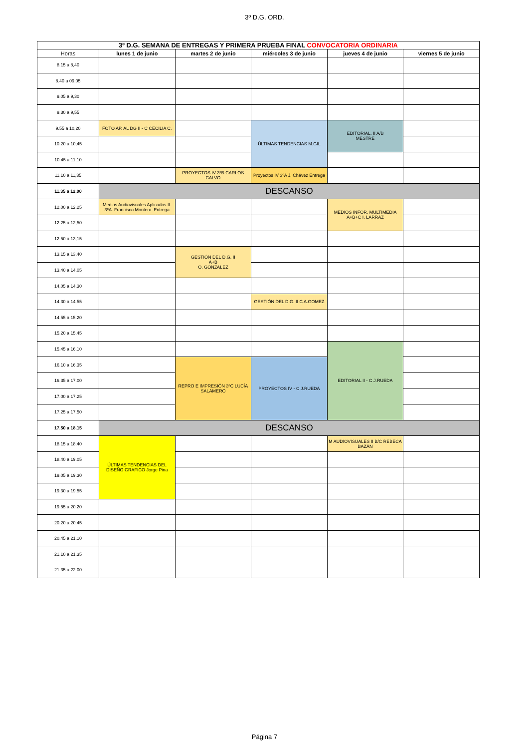3º D.G. ORD.
| 3º D.G. SEMANA DE ENTREGAS Y PRIMERA PRUEBA FINAL CONVOCATORIA ORDINARIA | | | | | |
| Horas | lunes 1 de junio | martes 2 de junio | miércoles 3 de junio | jueves 4 de junio | viernes 5 de junio |
| 8.15 a 8,40 | | | | | |
| 8.40 a 09,05 | | | | | |
| 9.05 a 9,30 | | | | | |
| 9.30 a 9,55 | | | | | |
| 9.55 a 10,20 | FOTO AP. AL DG II - C CECILIA C. | | ÚLTIMAS TENDENCIAS M.GIL | EDITORIAL. II A/B MESTRE | |
| 10.20 a 10,45 | | | | | |
| 10.45 a 11,10 | | | | | |
| 11.10 a 11,35 | | PROYECTOS IV 3ºB CARLOS CALVO | Proyectos IV 3ºA J. Chávez Entrega | | |
| 11.35 a 12,00 | DESCANSO | | | | |
| 12.00 a 12,25 | Medios Audiovisuales Aplicados II. 3ºA. Francisco Montero. Entrega | | | MEDIOS INFOR. MULTIMEDIA A+B+C I. LARRAZ | |
| 12.25 a 12,50 | | | | | |
| 12.50 a 13,15 | | | | | |
| 13.15 a 13,40 | | GESTIÓN DEL D.G. II A+B O. GONZALEZ | | | |
| 13.40 a 14,05 | | | | | |
| 14,05 a 14,30 | | | | | |
| 14.30 a 14.55 | | | GESTIÓN DEL D.G. II C A.GOMEZ | | |
| 14.55 a 15.20 | | | | | |
| 15.20 a 15.45 | | | | | |
| 15.45 a 16.10 | | | | EDITORIAL II - C J.RUEDA | |
| 16.10 a 16.35 | | REPRO E IMPRESIÓN 3ºC LUCÍA SALAMERO | PROYECTOS IV - C J.RUEDA | | |
| 16.35 a 17.00 | | | | | |
| 17.00 a 17.25 | | | | | |
| 17.25 a 17.50 | | | | | |
| 17.50 a 18.15 | DESCANSO | | | | |
| 18.15 a 18.40 | ÚLTIMAS TENDENCIAS DEL DISEÑO GRAFICO Jorge Pina | | | M AUDIOVISUALES II B/C REBECA BAZÁN | |
| 18.40 a 19.05 | | | | | |
| 19.05 a 19.30 | | | | | |
| 19.30 a 19.55 | | | | | |
| 19.55 a 20.20 | | | | | |
| 20.20 a 20.45 | | | | | |
| 20.45 a 21.10 | | | | | |
| 21.10 a 21.35 | | | | | |
| 21.35 a 22.00 | | | | | |
Página 7